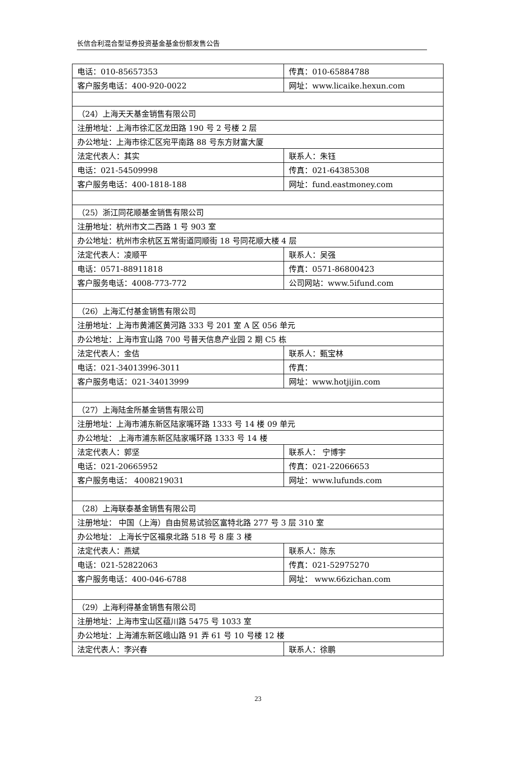长信合利混合型证券投资基金基金份额发售公告
| 电话：010-85657353 | 传真：010-65884788 |
| 客户服务电话：400-920-0022 | 网址：www.licaike.hexun.com |
| （24）上海天天基金销售有限公司 | |
| 注册地址：上海市徐汇区龙田路 190 号 2 号楼 2 层 | |
| 办公地址：上海市徐汇区宛平南路 88 号东方财富大厦 | |
| 法定代表人：其实 | 联系人：朱钰 |
| 电话：021-54509998 | 传真：021-64385308 |
| 客户服务电话：400-1818-188 | 网址：fund.eastmoney.com |
| （25）浙江同花顺基金销售有限公司 | |
| 注册地址：杭州市文二西路 1 号 903 室 | |
| 办公地址：杭州市余杭区五常街道同顺街 18 号同花顺大楼 4 层 | |
| 法定代表人：凌顺平 | 联系人：吴强 |
| 电话：0571-88911818 | 传真：0571-86800423 |
| 客户服务电话：4008-773-772 | 公司网站：www.5ifund.com |
| （26）上海汇付基金销售有限公司 | |
| 注册地址：上海市黄浦区黄河路 333 号 201 室 A 区 056 单元 | |
| 办公地址：上海市宜山路 700 号普天信息产业园 2 期 C5 栋 | |
| 法定代表人：金佶 | 联系人：甄宝林 |
| 电话：021-34013996-3011 | 传真： |
| 客户服务电话：021-34013999 | 网址：www.hotjijin.com |
| （27）上海陆金所基金销售有限公司 | |
| 注册地址：上海市浦东新区陆家嘴环路 1333 号 14 楼 09 单元 | |
| 办公地址： 上海市浦东新区陆家嘴环路 1333 号 14 楼 | |
| 法定代表人：郭坚 | 联系人： 宁博宇 |
| 电话：021-20665952 | 传真：021-22066653 |
| 客户服务电话： 4008219031 | 网址：www.lufunds.com |
| （28）上海联泰基金销售有限公司 | |
| 注册地址： 中国（上海）自由贸易试验区富特北路 277 号 3 层 310 室 | |
| 办公地址： 上海长宁区福泉北路 518 号 8 座 3 楼 | |
| 法定代表人：燕斌 | 联系人：陈东 |
| 电话：021-52822063 | 传真：021-52975270 |
| 客户服务电话：400-046-6788 | 网址： www.66zichan.com |
| （29）上海利得基金销售有限公司 | |
| 注册地址：上海市宝山区蕴川路 5475 号 1033 室 | |
| 办公地址：上海浦东新区峨山路 91 弄 61 号 10 号楼 12 楼 | |
| 法定代表人：李兴春 | 联系人：徐鹏 |
23